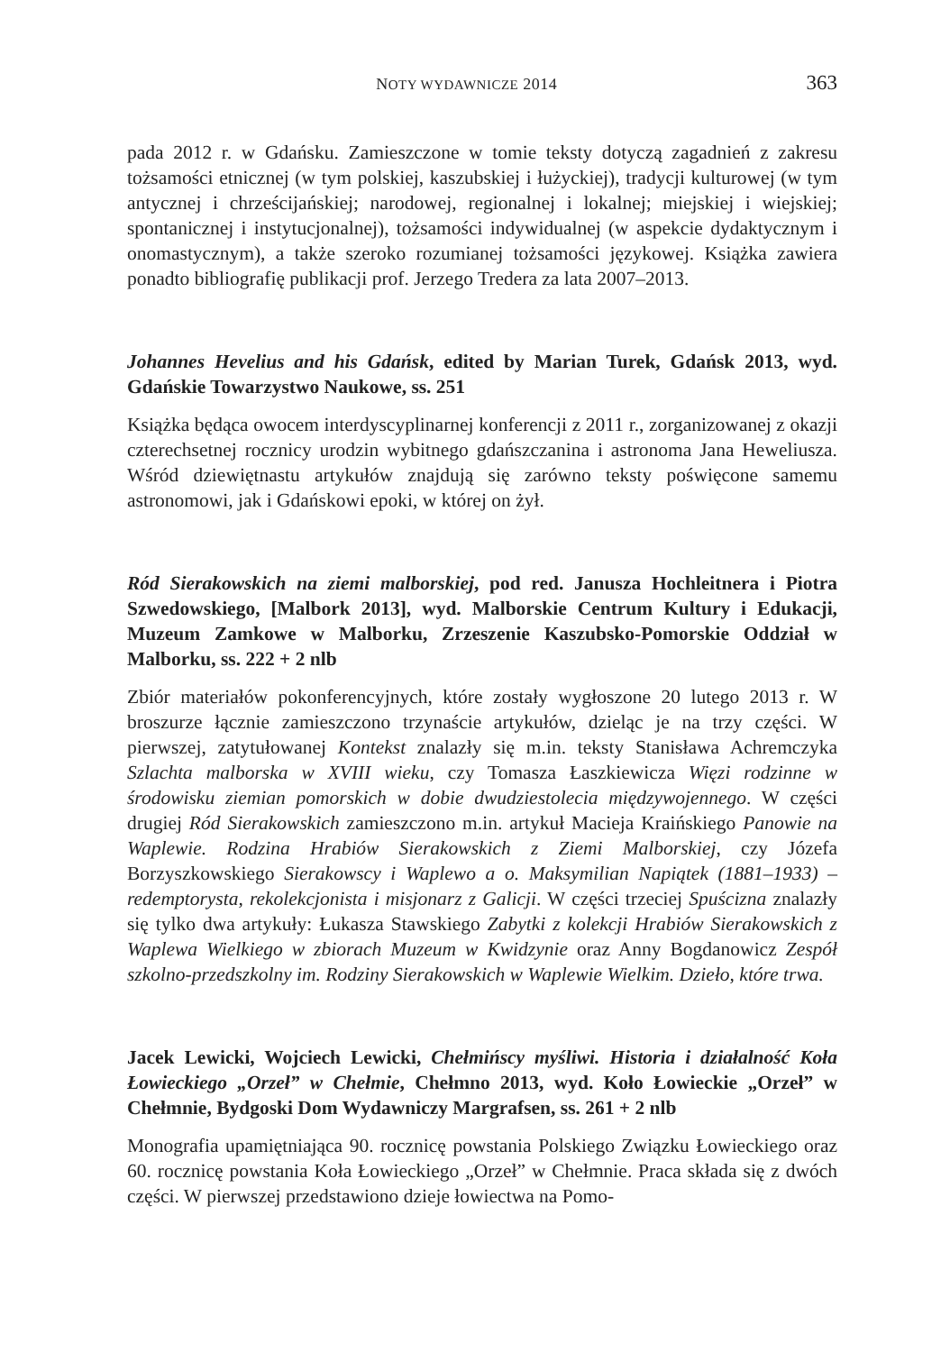NOTY WYDAWNICZE 2014 363
pada 2012 r. w Gdańsku. Zamieszczone w tomie teksty dotyczą zagadnień z zakresu tożsamości etnicznej (w tym polskiej, kaszubskiej i łużyckiej), tradycji kulturowej (w tym antycznej i chrześcijańskiej; narodowej, regionalnej i lokalnej; miejskiej i wiejskiej; spontanicznej i instytucjonalnej), tożsamości indywidualnej (w aspekcie dydaktycznym i onomastycznym), a także szeroko rozumianej tożsamości językowej. Książka zawiera ponadto bibliografię publikacji prof. Jerzego Tredera za lata 2007–2013.
Johannes Hevelius and his Gdańsk, edited by Marian Turek, Gdańsk 2013, wyd. Gdańskie Towarzystwo Naukowe, ss. 251
Książka będąca owocem interdyscyplinarnej konferencji z 2011 r., zorganizowanej z okazji czterechsetnej rocznicy urodzin wybitnego gdańszczanina i astronoma Jana Heweliusza. Wśród dziewiętnastu artykułów znajdują się zarówno teksty poświęcone samemu astronomowi, jak i Gdańskowi epoki, w której on żył.
Ród Sierakowskich na ziemi malborskiej, pod red. Janusza Hochleitnera i Piotra Szwedowskiego, [Malbork 2013], wyd. Malborskie Centrum Kultury i Edukacji, Muzeum Zamkowe w Malborku, Zrzeszenie Kaszubsko-Pomorskie Oddział w Malborku, ss. 222 + 2 nlb
Zbiór materiałów pokonferencyjnych, które zostały wygłoszone 20 lutego 2013 r. W broszurze łącznie zamieszczono trzynaście artykułów, dzieląc je na trzy części. W pierwszej, zatytułowanej Kontekst znalazły się m.in. teksty Stanisława Achremczyka Szlachta malborska w XVIII wieku, czy Tomasza Łaszkiewicza Więzi rodzinne w środowisku ziemian pomorskich w dobie dwudziestolecia międzywojennego. W części drugiej Ród Sierakowskich zamieszczono m.in. artykuł Macieja Kraińskiego Panowie na Waplewie. Rodzina Hrabiów Sierakowskich z Ziemi Malborskiej, czy Józefa Borzyszkowskiego Sierakowscy i Waplewo a o. Maksymilian Napiątek (1881–1933) – redemptorysta, rekolekcjonista i misjonarz z Galicji. W części trzeciej Spuścizna znalazły się tylko dwa artykuły: Łukasza Stawskiego Zabytki z kolekcji Hrabiów Sierakowskich z Waplewa Wielkiego w zbiorach Muzeum w Kwidzynie oraz Anny Bogdanowicz Zespół szkolno-przedszkolny im. Rodziny Sierakowskich w Waplewie Wielkim. Dzieło, które trwa.
Jacek Lewicki, Wojciech Lewicki, Chełmińscy myśliwi. Historia i działalność Koła Łowieckiego „Orzeł” w Chełmie, Chełmno 2013, wyd. Koło Łowieckie „Orzeł” w Chełmnie, Bydgoski Dom Wydawniczy Margrafsen, ss. 261 + 2 nlb
Monografia upamiętniająca 90. rocznicę powstania Polskiego Związku Łowieckiego oraz 60. rocznicę powstania Koła Łowieckiego „Orzeł” w Chełmnie. Praca składa się z dwóch części. W pierwszej przedstawiono dzieje łowiectwa na Pomo-